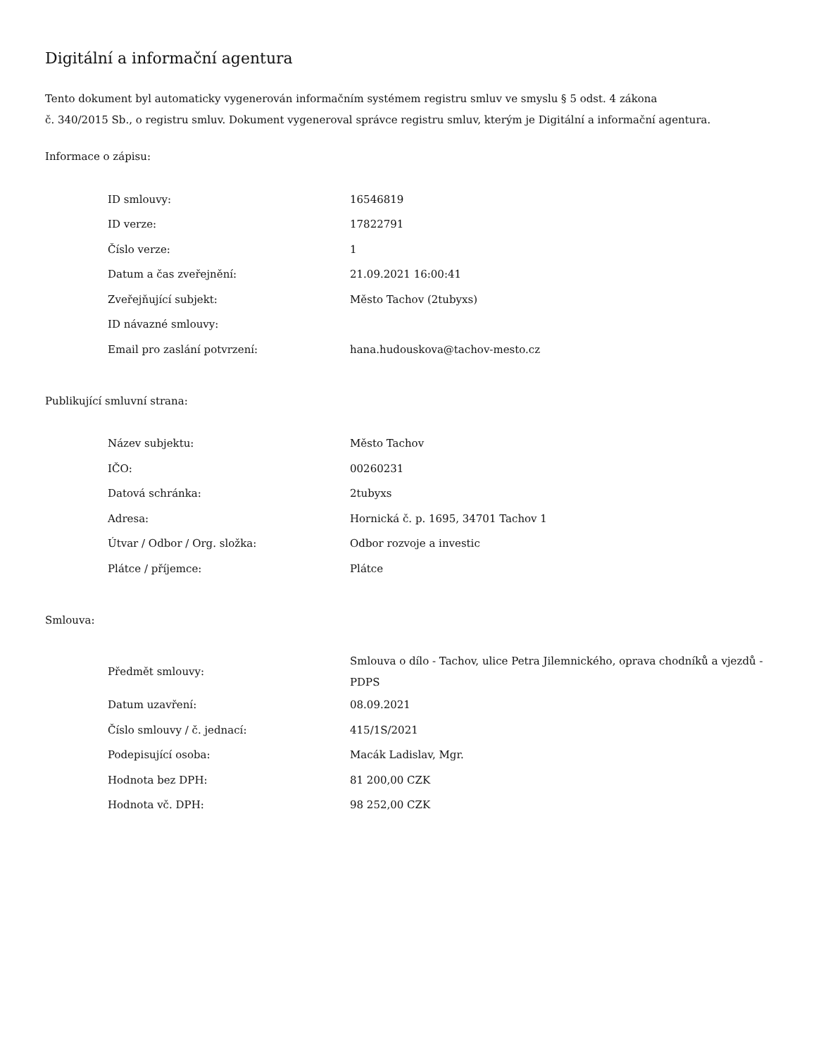Digitální a informační agentura
Tento dokument byl automaticky vygenerován informačním systémem registru smluv ve smyslu § 5 odst. 4 zákona
č. 340/2015 Sb., o registru smluv. Dokument vygeneroval správce registru smluv, kterým je Digitální a informační agentura.
Informace o zápisu:
| ID smlouvy: | 16546819 |
| ID verze: | 17822791 |
| Číslo verze: | 1 |
| Datum a čas zveřejnění: | 21.09.2021 16:00:41 |
| Zveřejňující subjekt: | Město Tachov (2tubyxs) |
| ID návazné smlouvy: | |
| Email pro zaslání potvrzení: | hana.hudouskova@tachov-mesto.cz |
Publikující smluvní strana:
| Název subjektu: | Město Tachov |
| IČO: | 00260231 |
| Datová schránka: | 2tubyxs |
| Adresa: | Hornická č. p. 1695, 34701 Tachov 1 |
| Útvar / Odbor / Org. složka: | Odbor rozvoje a investic |
| Plátce / příjemce: | Plátce |
Smlouva:
| Předmět smlouvy: | Smlouva o dílo - Tachov, ulice Petra Jilemnického, oprava chodníků a vjezdů - PDPS |
| Datum uzavření: | 08.09.2021 |
| Číslo smlouvy / č. jednací: | 415/1S/2021 |
| Podepisující osoba: | Macák Ladislav, Mgr. |
| Hodnota bez DPH: | 81 200,00 CZK |
| Hodnota vč. DPH: | 98 252,00 CZK |